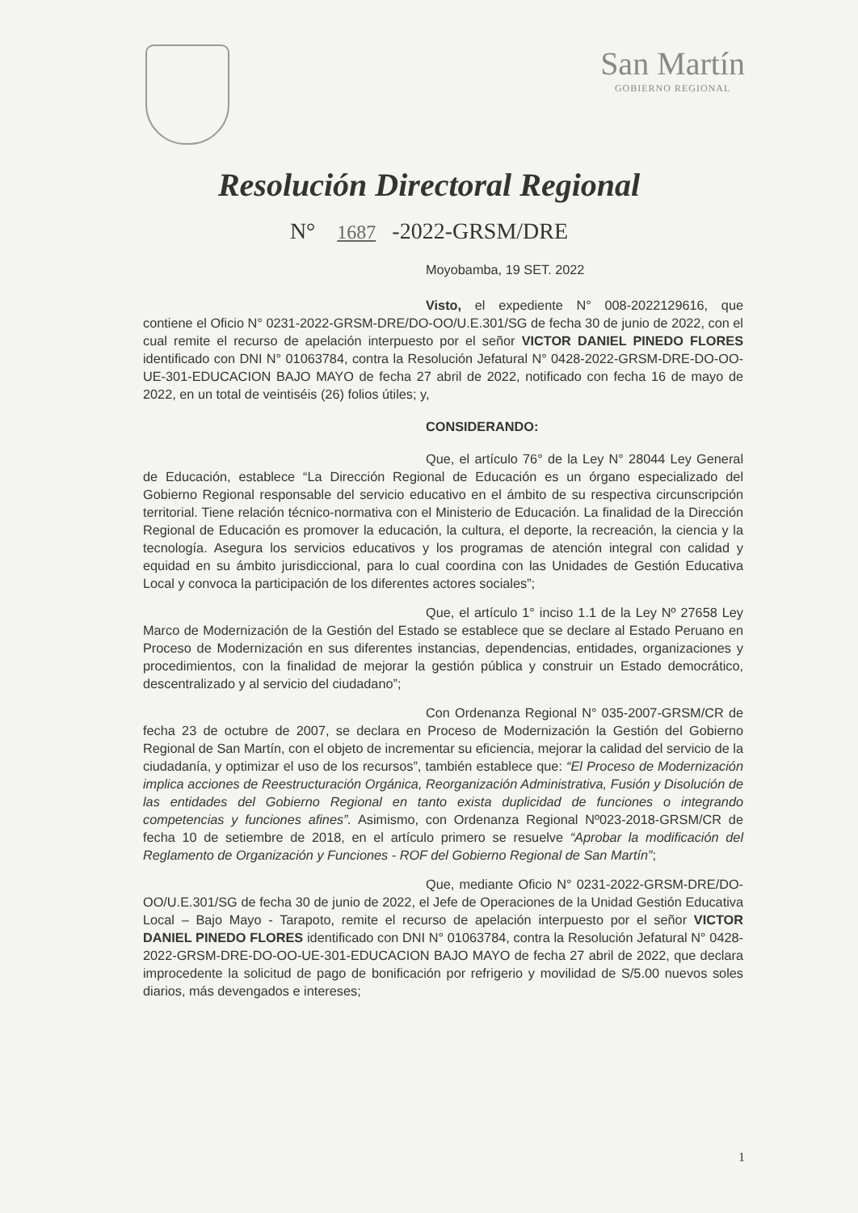San Martín
GOBIERNO REGIONAL
Resolución Directoral Regional
N° 1687 -2022-GRSM/DRE
Moyobamba, 19 SET. 2022
Visto, el expediente N° 008-2022129616, que contiene el Oficio N° 0231-2022-GRSM-DRE/DO-OO/U.E.301/SG de fecha 30 de junio de 2022, con el cual remite el recurso de apelación interpuesto por el señor VICTOR DANIEL PINEDO FLORES identificado con DNI N° 01063784, contra la Resolución Jefatural N° 0428-2022-GRSM-DRE-DO-OO-UE-301-EDUCACION BAJO MAYO de fecha 27 abril de 2022, notificado con fecha 16 de mayo de 2022, en un total de veintiséis (26) folios útiles; y,
CONSIDERANDO:
Que, el artículo 76° de la Ley N° 28044 Ley General de Educación, establece “La Dirección Regional de Educación es un órgano especializado del Gobierno Regional responsable del servicio educativo en el ámbito de su respectiva circunscripción territorial. Tiene relación técnico-normativa con el Ministerio de Educación. La finalidad de la Dirección Regional de Educación es promover la educación, la cultura, el deporte, la recreación, la ciencia y la tecnología. Asegura los servicios educativos y los programas de atención integral con calidad y equidad en su ámbito jurisdiccional, para lo cual coordina con las Unidades de Gestión Educativa Local y convoca la participación de los diferentes actores sociales”;
Que, el artículo 1° inciso 1.1 de la Ley Nº 27658 Ley Marco de Modernización de la Gestión del Estado se establece que se declare al Estado Peruano en Proceso de Modernización en sus diferentes instancias, dependencias, entidades, organizaciones y procedimientos, con la finalidad de mejorar la gestión pública y construir un Estado democrático, descentralizado y al servicio del ciudadano”;
Con Ordenanza Regional N° 035-2007-GRSM/CR de fecha 23 de octubre de 2007, se declara en Proceso de Modernización la Gestión del Gobierno Regional de San Martín, con el objeto de incrementar su eficiencia, mejorar la calidad del servicio de la ciudadanía, y optimizar el uso de los recursos”, también establece que: “El Proceso de Modernización implica acciones de Reestructuración Orgánica, Reorganización Administrativa, Fusión y Disolución de las entidades del Gobierno Regional en tanto exista duplicidad de funciones o integrando competencias y funciones afines”. Asimismo, con Ordenanza Regional Nº023-2018-GRSM/CR de fecha 10 de setiembre de 2018, en el artículo primero se resuelve “Aprobar la modificación del Reglamento de Organización y Funciones - ROF del Gobierno Regional de San Martín”;
Que, mediante Oficio N° 0231-2022-GRSM-DRE/DO-OO/U.E.301/SG de fecha 30 de junio de 2022, el Jefe de Operaciones de la Unidad Gestión Educativa Local – Bajo Mayo - Tarapoto, remite el recurso de apelación interpuesto por el señor VICTOR DANIEL PINEDO FLORES identificado con DNI N° 01063784, contra la Resolución Jefatural N° 0428-2022-GRSM-DRE-DO-OO-UE-301-EDUCACION BAJO MAYO de fecha 27 abril de 2022, que declara improcedente la solicitud de pago de bonificación por refrigerio y movilidad de S/5.00 nuevos soles diarios, más devengados e intereses;
1